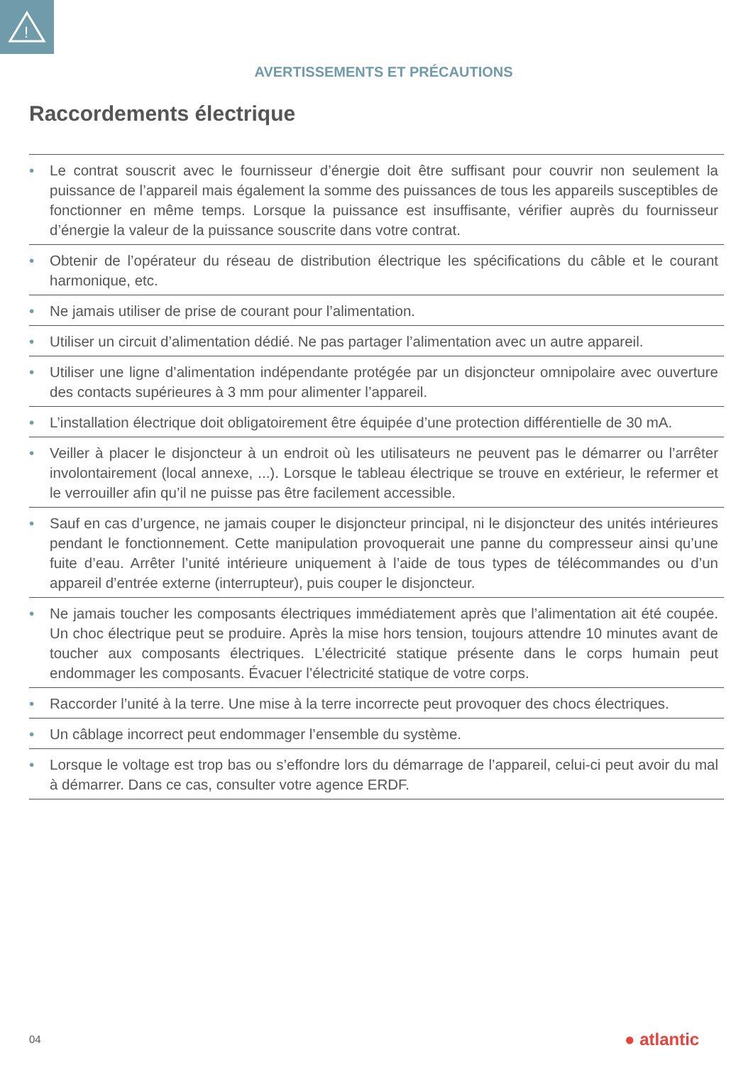!
AVERTISSEMENTS ET PRÉCAUTIONS
Raccordements électrique
• Le contrat souscrit avec le fournisseur d’énergie doit être suffisant pour couvrir non seulement la puissance de l’appareil mais également la somme des puissances de tous les appareils susceptibles de fonctionner en même temps. Lorsque la puissance est insuffisante, vérifier auprès du fournisseur d’énergie la valeur de la puissance souscrite dans votre contrat.
• Obtenir de l’opérateur du réseau de distribution électrique les spécifications du câble et le courant harmonique, etc.
• Ne jamais utiliser de prise de courant pour l’alimentation.
• Utiliser un circuit d’alimentation dédié. Ne pas partager l’alimentation avec un autre appareil.
• Utiliser une ligne d’alimentation indépendante protégée par un disjoncteur omnipolaire avec ouverture des contacts supérieures à 3 mm pour alimenter l’appareil.
• L’installation électrique doit obligatoirement être équipée d’une protection différentielle de 30 mA.
• Veiller à placer le disjoncteur à un endroit où les utilisateurs ne peuvent pas le démarrer ou l’arrêter involontairement (local annexe, ...). Lorsque le tableau électrique se trouve en extérieur, le refermer et le verrouiller afin qu’il ne puisse pas être facilement accessible.
• Sauf en cas d’urgence, ne jamais couper le disjoncteur principal, ni le disjoncteur des unités intérieures pendant le fonctionnement. Cette manipulation provoquerait une panne du compresseur ainsi qu’une fuite d’eau. Arrêter l’unité intérieure uniquement à l’aide de tous types de télécommandes ou d’un appareil d’entrée externe (interrupteur), puis couper le disjoncteur.
• Ne jamais toucher les composants électriques immédiatement après que l’alimentation ait été coupée. Un choc électrique peut se produire. Après la mise hors tension, toujours attendre 10 minutes avant de toucher aux composants électriques. L’électricité statique présente dans le corps humain peut endommager les composants. Évacuer l’électricité statique de votre corps.
• Raccorder l’unité à la terre. Une mise à la terre incorrecte peut provoquer des chocs électriques.
• Un câblage incorrect peut endommager l’ensemble du système.
• Lorsque le voltage est trop bas ou s’effondre lors du démarrage de l’appareil, celui-ci peut avoir du mal à démarrer. Dans ce cas, consulter votre agence ERDF.
04 ● atlantic